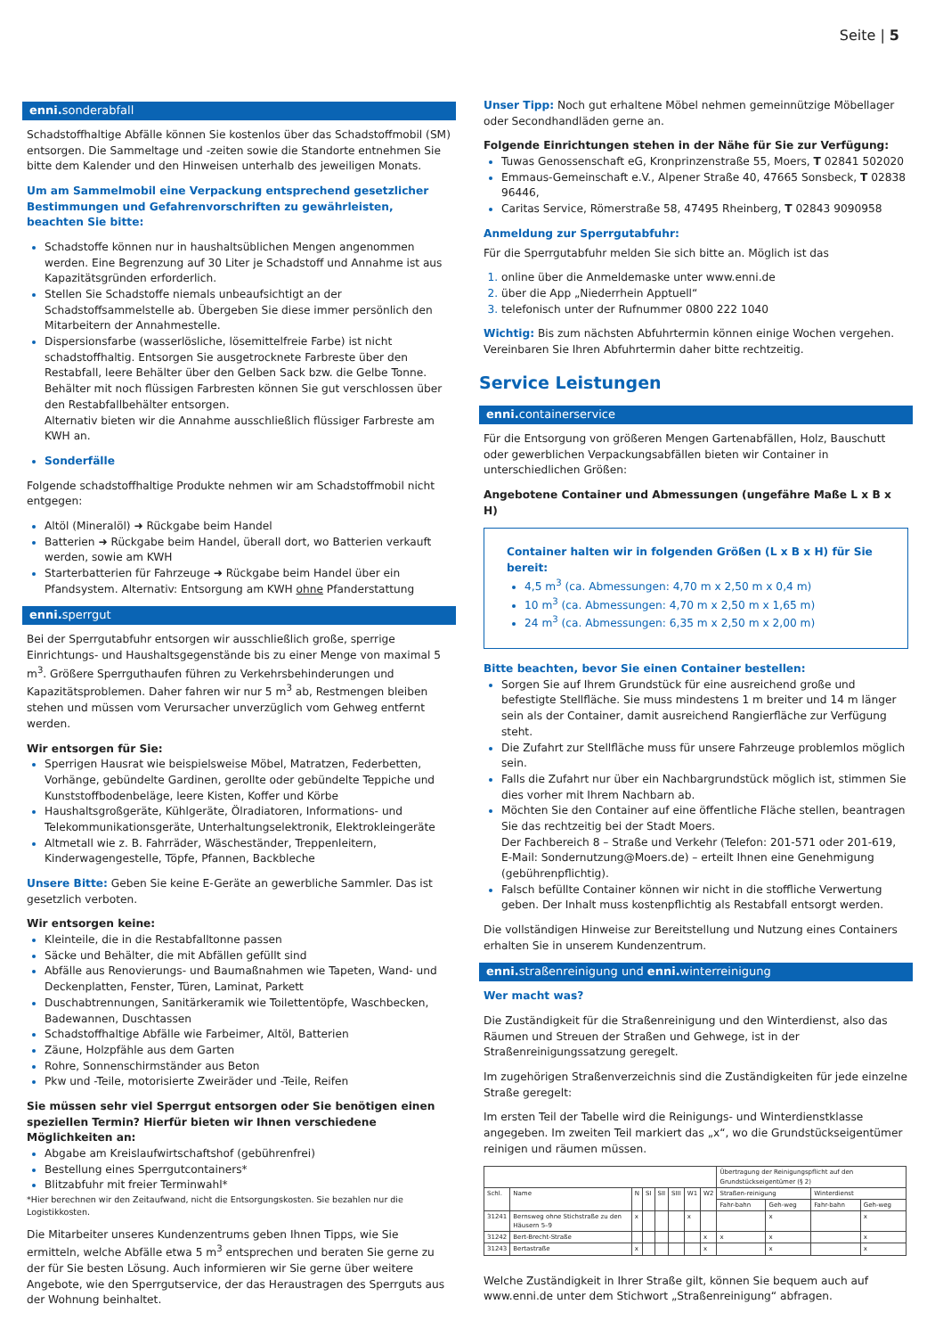Seite | 5
enni. sonderabfall
Schadstoffhaltige Abfälle können Sie kostenlos über das Schadstoffmobil (SM) entsorgen. Die Sammeltage und -zeiten sowie die Standorte entnehmen Sie bitte dem Kalender und den Hinweisen unterhalb des jeweiligen Monats.
Um am Sammelmobil eine Verpackung entsprechend gesetzlicher Bestimmungen und Gefahrenvorschriften zu gewährleisten, beachten Sie bitte:
Schadstoffe können nur in haushaltsüblichen Mengen angenommen werden. Eine Begrenzung auf 30 Liter je Schadstoff und Annahme ist aus Kapazitätsgründen erforderlich.
Stellen Sie Schadstoffe niemals unbeaufsichtigt an der Schadstoffsammelstelle ab. Übergeben Sie diese immer persönlich den Mitarbeitern der Annahmestelle.
Dispersionsfarbe (wasserlösliche, lösemittelfreie Farbe) ist nicht schadstoffhaltig. Entsorgen Sie ausgetrocknete Farbreste über den Restabfall, leere Behälter über den Gelben Sack bzw. die Gelbe Tonne. Behälter mit noch flüssigen Farbresten können Sie gut verschlossen über den Restabfallbehälter entsorgen.
Alternativ bieten wir die Annahme ausschließlich flüssiger Farbreste am KWH an.
Sonderfälle
Folgende schadstoffhaltige Produkte nehmen wir am Schadstoffmobil nicht entgegen:
Altöl (Mineralöl) ➜ Rückgabe beim Handel
Batterien ➜ Rückgabe beim Handel, überall dort, wo Batterien verkauft werden, sowie am KWH
Starterbatterien für Fahrzeuge ➜ Rückgabe beim Handel über ein Pfandsystem. Alternativ: Entsorgung am KWH ohne Pfanderstattung
enni. sperrgut
Bei der Sperrgutabfuhr entsorgen wir ausschließlich große, sperrige Einrichtungs- und Haushaltsgegenstände bis zu einer Menge von maximal 5 m<sup>3</sup>. Größere Sperrguthaufen führen zu Verkehrsbehinderungen und Kapazitätsproblemen. Daher fahren wir nur 5 m<sup>3</sup> ab, Restmengen bleiben stehen und müssen vom Verursacher unverzüglich vom Gehweg entfernt werden.
Wir entsorgen für Sie:
Sperrigen Hausrat wie beispielsweise Möbel, Matratzen, Federbetten, Vorhänge, gebündelte Gardinen, gerollte oder gebündelte Teppiche und Kunststoffbodenbeläge, leere Kisten, Koffer und Körbe
Haushaltsgroßgeräte, Kühlgeräte, Ölradiatoren, Informations- und Telekommunikationsgeräte, Unterhaltungselektronik, Elektrokleingeräte
Altmetall wie z. B. Fahrräder, Wäscheständer, Treppenleitern, Kinderwagengestelle, Töpfe, Pfannen, Backbleche
Unsere Bitte: Geben Sie keine E-Geräte an gewerbliche Sammler. Das ist gesetzlich verboten.
Wir entsorgen keine:
Kleinteile, die in die Restabfalltonne passen
Säcke und Behälter, die mit Abfällen gefüllt sind
Abfälle aus Renovierungs- und Baumaßnahmen wie Tapeten, Wand- und Deckenplatten, Fenster, Türen, Laminat, Parkett
Duschabtrennungen, Sanitärkeramik wie Toilettentöpfe, Waschbecken, Badewannen, Duschtassen
Schadstoffhaltige Abfälle wie Farbeimer, Altöl, Batterien
Zäune, Holzpfähle aus dem Garten
Rohre, Sonnenschirmständer aus Beton
Pkw und -Teile, motorisierte Zweiräder und -Teile, Reifen
Sie müssen sehr viel Sperrgut entsorgen oder Sie benötigen einen speziellen Termin? Hierfür bieten wir Ihnen verschiedene Möglichkeiten an:
Abgabe am Kreislaufwirtschaftshof (gebührenfrei)
Bestellung eines Sperrgutcontainers*
Blitzabfuhr mit freier Terminwahl*
*Hier berechnen wir den Zeitaufwand, nicht die Entsorgungskosten. Sie bezahlen nur die Logistikkosten.
Die Mitarbeiter unseres Kundenzentrums geben Ihnen Tipps, wie Sie ermitteln, welche Abfälle etwa 5 m<sup>3</sup> entsprechen und beraten Sie gerne zu der für Sie besten Lösung. Auch informieren wir Sie gerne über weitere Angebote, wie den Sperrgutservice, der das Heraustragen des Sperrguts aus der Wohnung beinhaltet.
Unser Tipp: Noch gut erhaltene Möbel nehmen gemeinnützige Möbellager oder Secondhandläden gerne an.
Folgende Einrichtungen stehen in der Nähe für Sie zur Verfügung:
Tuwas Genossenschaft eG, Kronprinzenstraße 55, Moers, T 02841 502020
Emmaus-Gemeinschaft e.V., Alpener Straße 40, 47665 Sonsbeck, T 02838 96446,
Caritas Service, Römerstraße 58, 47495 Rheinberg, T 02843 9090958
Anmeldung zur Sperrgutabfuhr:
Für die Sperrgutabfuhr melden Sie sich bitte an. Möglich ist das
online über die Anmeldemaske unter www.enni.de
über die App „Niederrhein Apptuell“
telefonisch unter der Rufnummer 0800 222 1040
Wichtig: Bis zum nächsten Abfuhrtermin können einige Wochen vergehen. Vereinbaren Sie Ihren Abfuhrtermin daher bitte rechtzeitig.
Service Leistungen
enni. containerservice
Für die Entsorgung von größeren Mengen Gartenabfällen, Holz, Bauschutt oder gewerblichen Verpackungsabfällen bieten wir Container in unterschiedlichen Größen:
Angebotene Container und Abmessungen (ungefähre Maße L x B x H)
Container halten wir in folgenden Größen (L x B x H) für Sie bereit:
4,5 m<sup>3</sup> (ca. Abmessungen: 4,70 m x 2,50 m x 0,4 m)
10 m<sup>3</sup> (ca. Abmessungen: 4,70 m x 2,50 m x 1,65 m)
24 m<sup>3</sup> (ca. Abmessungen: 6,35 m x 2,50 m x 2,00 m)
Bitte beachten, bevor Sie einen Container bestellen:
Sorgen Sie auf Ihrem Grundstück für eine ausreichend große und befestigte Stellfläche. Sie muss mindestens 1 m breiter und 14 m länger sein als der Container, damit ausreichend Rangierfläche zur Verfügung steht.
Die Zufahrt zur Stellfläche muss für unsere Fahrzeuge problemlos möglich sein.
Falls die Zufahrt nur über ein Nachbargrundstück möglich ist, stimmen Sie dies vorher mit Ihrem Nachbarn ab.
Möchten Sie den Container auf eine öffentliche Fläche stellen, beantragen Sie das rechtzeitig bei der Stadt Moers.
Der Fachbereich 8 – Straße und Verkehr (Telefon: 201-571 oder 201-619, E-Mail: Sondernutzung@Moers.de) – erteilt Ihnen eine Genehmigung (gebührenpflichtig).
Falsch befüllte Container können wir nicht in die stoffliche Verwertung geben. Der Inhalt muss kostenpflichtig als Restabfall entsorgt werden.
Die vollständigen Hinweise zur Bereitstellung und Nutzung eines Containers erhalten Sie in unserem Kundenzentrum.
enni. straßenreinigung und enni. winterreinigung
Wer macht was?
Die Zuständigkeit für die Straßenreinigung und den Winterdienst, also das Räumen und Streuen der Straßen und Gehwege, ist in der Straßenreinigungssatzung geregelt.
Im zugehörigen Straßenverzeichnis sind die Zuständigkeiten für jede einzelne Straße geregelt:
Im ersten Teil der Tabelle wird die Reinigungs- und Winterdienstklasse angegeben. Im zweiten Teil markiert das „x“, wo die Grundstückseigentümer reinigen und räumen müssen.
| | | | | | | | | Übertragung der Reinigungspflicht auf den Grundstückseigentümer (§ 2) | | | |
| --- | --- | --- | --- | --- | --- | --- | --- | --- | --- | --- | --- |
| Schl. | Name | N | SI | SII | SIII | W1 | W2 | Straßen-reinigung | | Winterdienst | |
| | | | | | | | | Fahr-bahn | Geh-weg | Fahr-bahn | Geh-weg |
| 31241 | Bernsweg ohne Stichstraße zu den Häusern 5–9 | x | | | | x | | | x | | x |
| 31242 | Bert-Brecht-Straße | | | | | | x | x | x | | x |
| 31243 | Bertastraße | x | | | | | x | | x | | x |
Welche Zuständigkeit in Ihrer Straße gilt, können Sie bequem auch auf www.enni.de unter dem Stichwort „Straßenreinigung“ abfragen.